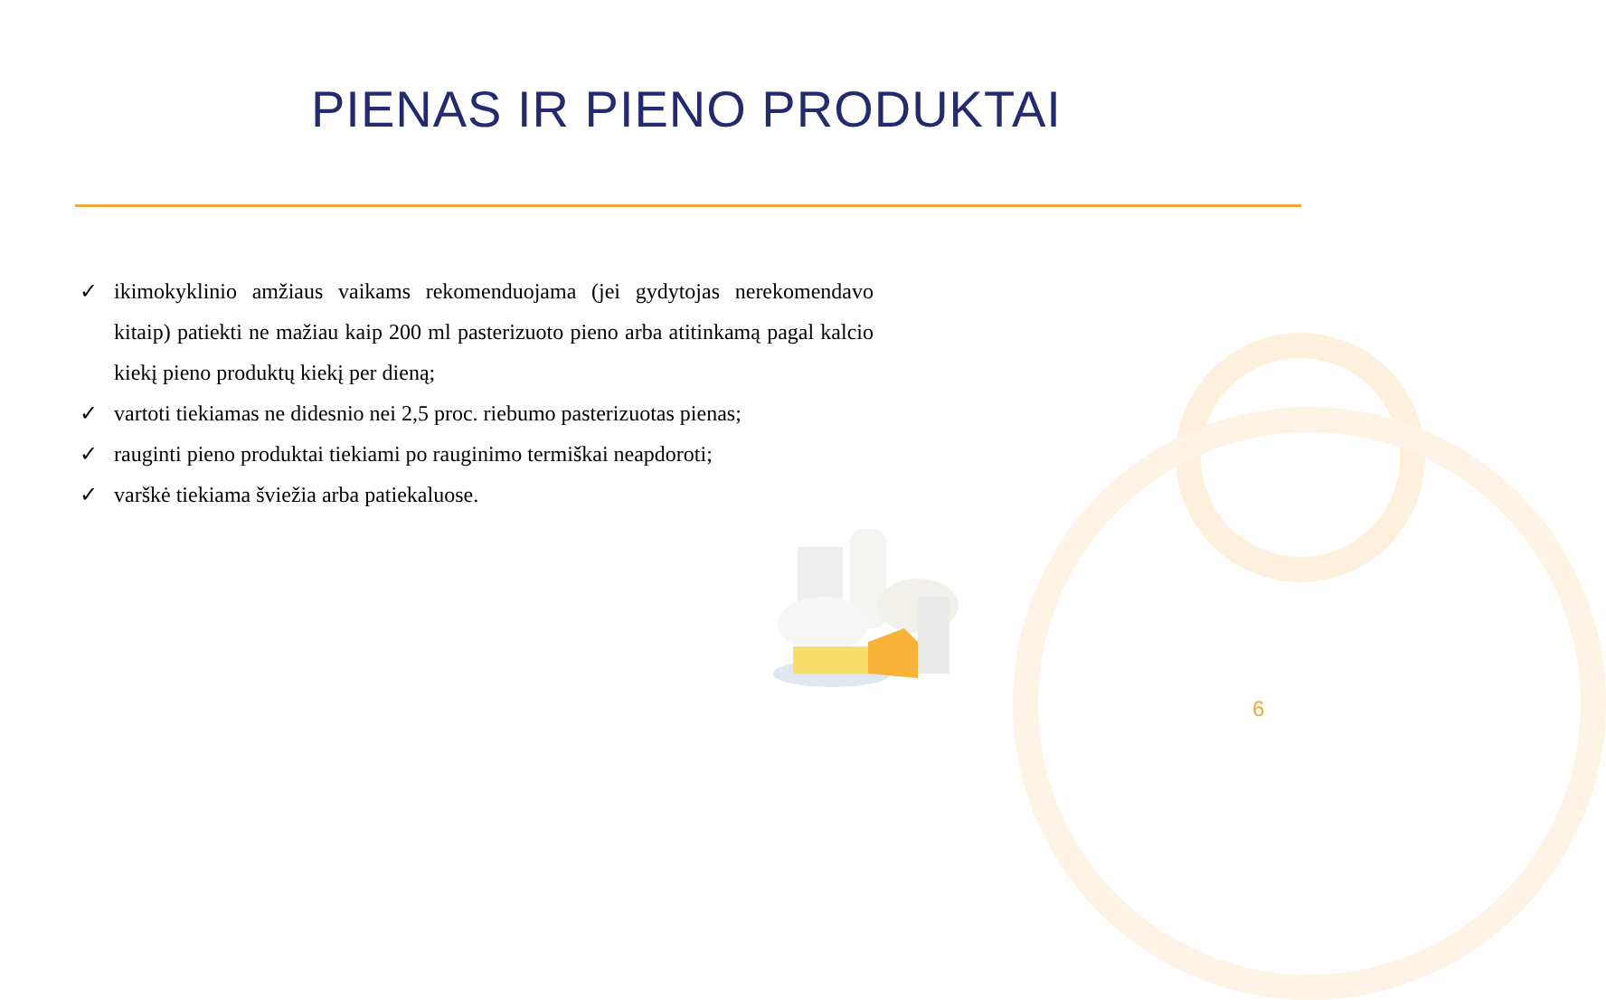PIENAS IR PIENO PRODUKTAI
✓ ikimokyklinio amžiaus vaikams rekomenduojama (jei gydytojas nerekomendavo kitaip) patiekti ne mažiau kaip 200 ml pasterizuoto pieno arba atitinkamą pagal kalcio kiekį pieno produktų kiekį per dieną;
✓ vartoti tiekiamas ne didesnio nei 2,5 proc. riebumo pasterizuotas pienas;
✓ rauginti pieno produktai tiekiami po rauginimo termiškai neapdoroti;
✓ varškė tiekiama šviežia arba patiekaluose.
6